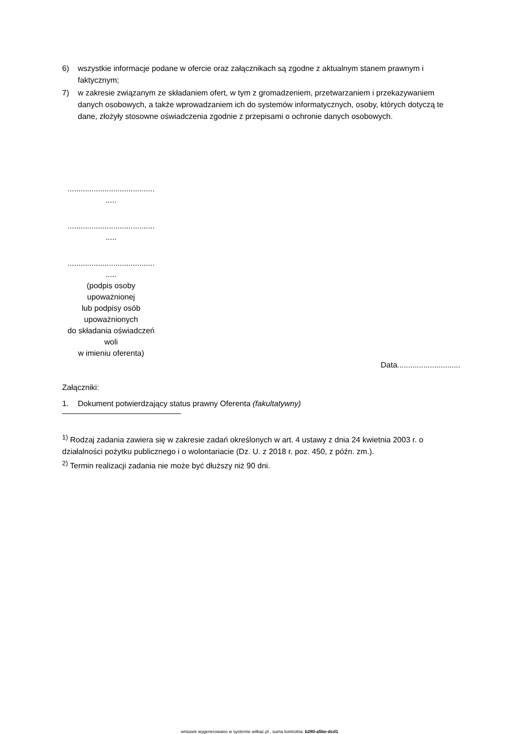6) wszystkie informacje podane w ofercie oraz załącznikach są zgodne z aktualnym stanem prawnym i faktycznym;
7) w zakresie związanym ze składaniem ofert, w tym z gromadzeniem, przetwarzaniem i przekazywaniem danych osobowych, a także wprowadzaniem ich do systemów informatycznych, osoby, których dotyczą te dane, złożyły stosowne oświadczenia zgodnie z przepisami o ochronie danych osobowych.
........................................
.....
........................................
.....
........................................
.....
(podpis osoby
upoważnionej
lub podpisy osób
upoważnionych
do składania oświadczeń
woli
w imieniu oferenta)
Data.............................
Załączniki:
1. Dokument potwierdzający status prawny Oferenta (fakultatywny)
<sup>1)</sup> Rodzaj zadania zawiera się w zakresie zadań określonych w art. 4 ustawy z dnia 24 kwietnia 2003 r. o działalności pożytku publicznego i o wolontariacie (Dz. U. z 2018 r. poz. 450, z późn. zm.).
<sup>2)</sup> Termin realizacji zadania nie może być dłuższy niż 90 dni.
wniosek wygenerowano w systemie witkac.pl , suma kontrolna: b280-a5be-dcd1